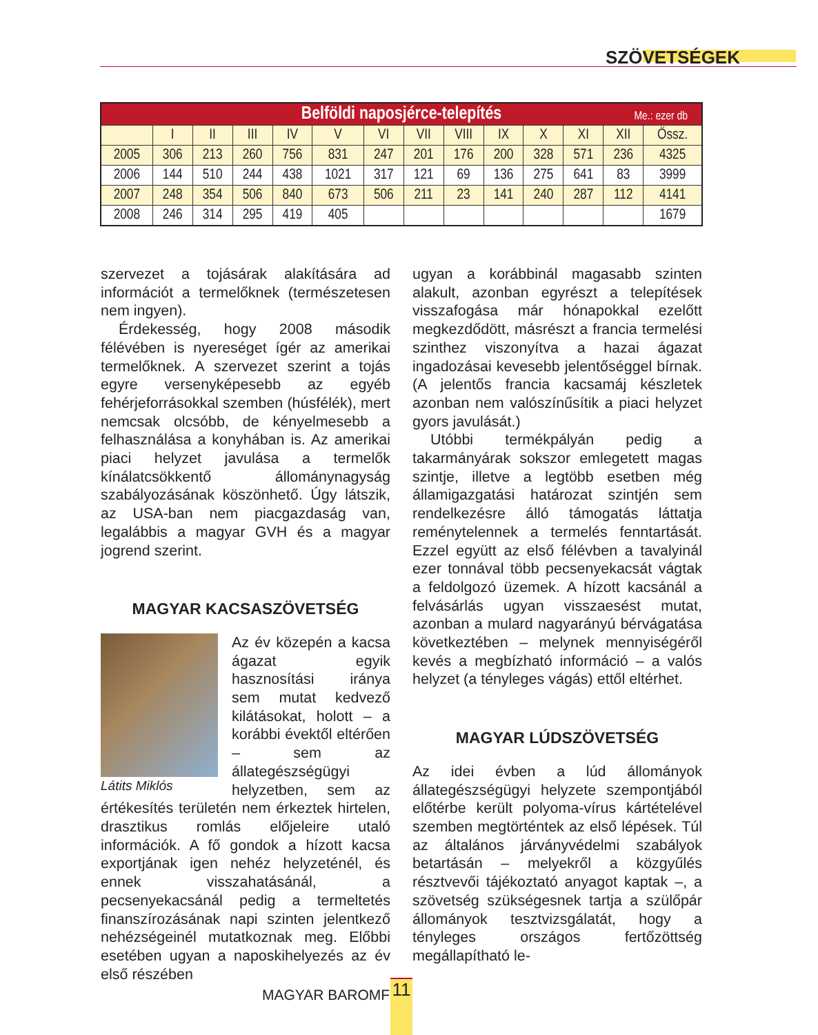SZÖVETSÉGEK
| Belföldi naposjérce-telepítés Me.: ezer db | | | | | | | | | | | | | |
| --- | --- | --- | --- | --- | --- | --- | --- | --- | --- | --- | --- | --- | --- |
| | I | II | III | IV | V | VI | VII | VIII | IX | X | XI | XII | Össz. |
| 2005 | 306 | 213 | 260 | 756 | 831 | 247 | 201 | 176 | 200 | 328 | 571 | 236 | 4325 |
| 2006 | 144 | 510 | 244 | 438 | 1021 | 317 | 121 | 69 | 136 | 275 | 641 | 83 | 3999 |
| 2007 | 248 | 354 | 506 | 840 | 673 | 506 | 211 | 23 | 141 | 240 | 287 | 112 | 4141 |
| 2008 | 246 | 314 | 295 | 419 | 405 | | | | | | | | 1679 |
szervezet a tojásárak alakítására ad információt a termelőknek (természetesen nem ingyen).
Érdekesség, hogy 2008 második félévében is nyereséget ígér az amerikai termelőknek. A szervezet szerint a tojás egyre versenyképesebb az egyéb fehérjeforrásokkal szemben (húsfélék), mert nemcsak olcsóbb, de kényelmesebb a felhasználása a konyhában is. Az amerikai piaci helyzet javulása a termelők kínálatcsökkentő állománynagyság szabályozásának köszönhető. Úgy látszik, az USA-ban nem piacgazdaság van, legalábbis a magyar GVH és a magyar jogrend szerint.
MAGYAR KACSASZÖVETSÉG
Látits Miklós
Az év közepén a kacsa ágazat egyik hasznosítási iránya sem mutat kedvező kilátásokat, holott – a korábbi évektől eltérően – sem az állategészségügyi helyzetben, sem az értékesítés területén nem érkeztek hirtelen, drasztikus romlás előjeleire utaló információk. A fő gondok a hízott kacsa exportjának igen nehéz helyzeténél, és ennek visszahatásánál, a pecsenyekacsánál pedig a termeltetés finanszírozásának napi szinten jelentkező nehézségeinél mutatkoznak meg. Előbbi esetében ugyan a naposkihelyezés az év első részében
ugyan a korábbinál magasabb szinten alakult, azonban egyrészt a telepítések visszafogása már hónapokkal ezelőtt megkezdődött, másrészt a francia termelési szinthez viszonyítva a hazai ágazat ingadozásai kevesebb jelentőséggel bírnak. (A jelentős francia kacsamáj készletek azonban nem valószínűsítik a piaci helyzet gyors javulását.)
Utóbbi termékpályán pedig a takarmányárak sokszor emlegetett magas szintje, illetve a legtöbb esetben még államigazgatási határozat szintjén sem rendelkezésre álló támogatás láttatja reménytelennek a termelés fenntartását. Ezzel együtt az első félévben a tavalyinál ezer tonnával több pecsenyekacsát vágtak a feldolgozó üzemek. A hízott kacsánál a felvásárlás ugyan visszaesést mutat, azonban a mulard nagyarányú bérvágatása következtében – melynek mennyiségéről kevés a megbízható információ – a valós helyzet (a tényleges vágás) ettől eltérhet.
MAGYAR LÚDSZÖVETSÉG
Az idei évben a lúd állományok állategészségügyi helyzete szempontjából előtérbe került polyoma-vírus kártételével szemben megtörténtek az első lépések. Túl az általános járványvédelmi szabályok betartásán – melyekről a közgyűlés résztvevői tájékoztató anyagot kaptak –, a szövetség szükségesnek tartja a szülőpár állományok tesztvizsgálatát, hogy a tényleges országos fertőzöttség megállapítható le-
MAGYAR BAROMFI 11